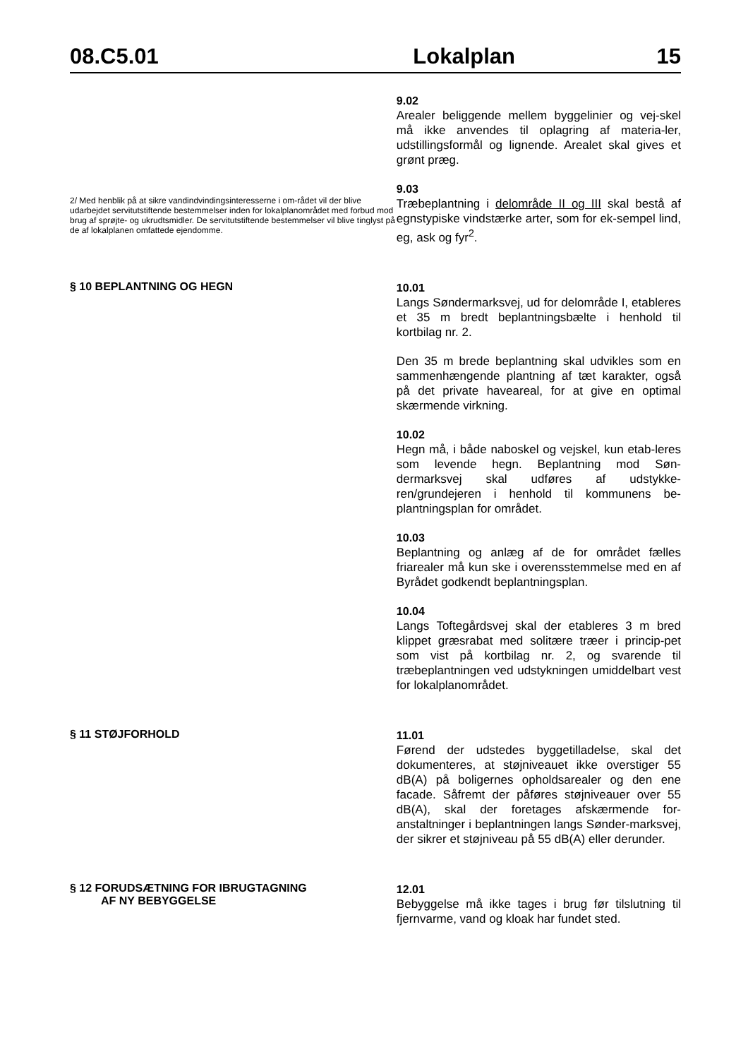08.C5.01 Lokalplan 15
9.02
Arealer beliggende mellem byggelinier og vej-skel må ikke anvendes til oplagring af materia-ler, udstillingsformål og lignende. Arealet skal gives et grønt præg.
2/ Med henblik på at sikre vandindvindingsinteresserne i om-rådet vil der blive udarbejdet servitutstiftende bestemmelser inden for lokalplanområdet med forbud mod brug af sprøjte- og ukrudtsmidler. De servitutstiftende bestemmelser vil blive tinglyst på de af lokalplanen omfattede ejendomme.
9.03
Træbeplantning i delområde II og III skal bestå af egnstypiske vindstærke arter, som for ek-sempel lind, eg, ask og fyr<sup>2</sup>.
§ 10 BEPLANTNING OG HEGN
10.01
Langs Søndermarksvej, ud for delområde I, etableres et 35 m bredt beplantningsbælte i henhold til kortbilag nr. 2.
Den 35 m brede beplantning skal udvikles som en sammenhængende plantning af tæt karakter, også på det private haveareal, for at give en optimal skærmende virkning.
10.02
Hegn må, i både naboskel og vejskel, kun etab-leres som levende hegn. Beplantning mod Søn-dermarksvej skal udføres af udstykke-ren/grundejeren i henhold til kommunens be-plantningsplan for området.
10.03
Beplantning og anlæg af de for området fælles friarealer må kun ske i overensstemmelse med en af Byrådet godkendt beplantningsplan.
10.04
Langs Toftegårdsvej skal der etableres 3 m bred klippet græsrabat med solitære træer i princip-pet som vist på kortbilag nr. 2, og svarende til træbeplantningen ved udstykningen umiddelbart vest for lokalplanområdet.
§ 11 STØJFORHOLD
11.01
Førend der udstedes byggetilladelse, skal det dokumenteres, at støjniveauet ikke overstiger 55 dB(A) på boligernes opholdsarealer og den ene facade. Såfremt der påføres støjniveauer over 55 dB(A), skal der foretages afskærmende for-anstaltninger i beplantningen langs Sønder-marksvej, der sikrer et støjniveau på 55 dB(A) eller derunder.
§ 12 FORUDSÆTNING FOR IBRUGTAGNING
AF NY BEBYGGELSE
12.01
Bebyggelse må ikke tages i brug før tilslutning til fjernvarme, vand og kloak har fundet sted.